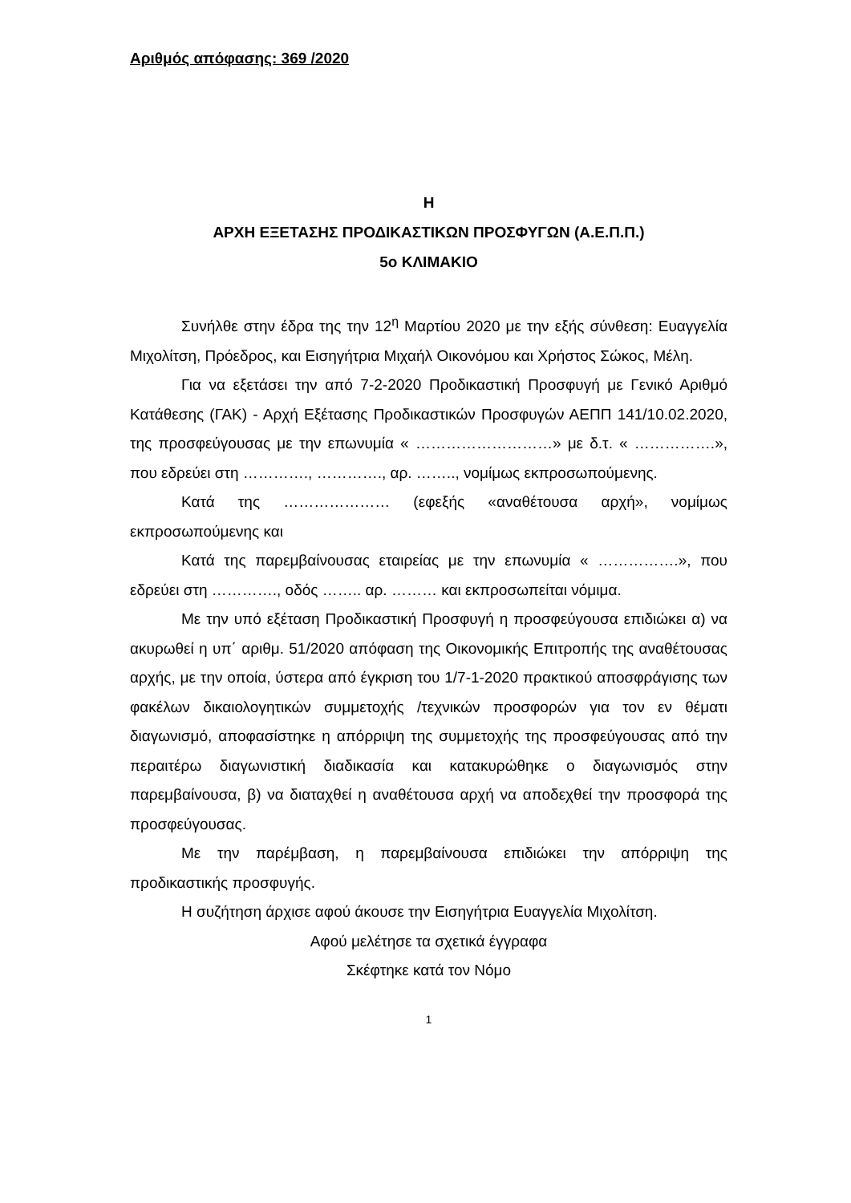Αριθμός απόφασης: 369 /2020
Η
ΑΡΧΗ ΕΞΕΤΑΣΗΣ ΠΡΟΔΙΚΑΣΤΙΚΩΝ ΠΡΟΣΦΥΓΩΝ (Α.Ε.Π.Π.)
5ο ΚΛΙΜΑΚΙΟ
Συνήλθε στην έδρα της την 12<sup>η</sup> Μαρτίου 2020 με την εξής σύνθεση: Ευαγγελία Μιχολίτση, Πρόεδρος, και Εισηγήτρια Μιχαήλ Οικονόμου και Χρήστος Σώκος, Μέλη.
Για να εξετάσει την από 7-2-2020 Προδικαστική Προσφυγή με Γενικό Αριθμό Κατάθεσης (ΓΑΚ) - Αρχή Εξέτασης Προδικαστικών Προσφυγών ΑΕΠΠ 141/10.02.2020, της προσφεύγουσας με την επωνυμία « ………………………» με δ.τ. « …………….», που εδρεύει στη …………., …………., αρ. …….., νομίμως εκπροσωπούμενης.
Κατά της ………………… (εφεξής «αναθέτουσα αρχή», νομίμως εκπροσωπούμενης και
Κατά της παρεμβαίνουσας εταιρείας με την επωνυμία « …………….», που εδρεύει στη …………., οδός …….. αρ. ……… και εκπροσωπείται νόμιμα.
Με την υπό εξέταση Προδικαστική Προσφυγή η προσφεύγουσα επιδιώκει α) να ακυρωθεί η υπ΄ αριθμ. 51/2020 απόφαση της Οικονομικής Επιτροπής της αναθέτουσας αρχής, με την οποία, ύστερα από έγκριση του 1/7-1-2020 πρακτικού αποσφράγισης των φακέλων δικαιολογητικών συμμετοχής /τεχνικών προσφορών για τον εν θέματι διαγωνισμό, αποφασίστηκε η απόρριψη της συμμετοχής της προσφεύγουσας από την περαιτέρω διαγωνιστική διαδικασία και κατακυρώθηκε ο διαγωνισμός στην παρεμβαίνουσα, β) να διαταχθεί η αναθέτουσα αρχή να αποδεχθεί την προσφορά της προσφεύγουσας.
Με την παρέμβαση, η παρεμβαίνουσα επιδιώκει την απόρριψη της προδικαστικής προσφυγής.
Η συζήτηση άρχισε αφού άκουσε την Εισηγήτρια Ευαγγελία Μιχολίτση.
Αφού μελέτησε τα σχετικά έγγραφα
Σκέφτηκε κατά τον Νόμο
1